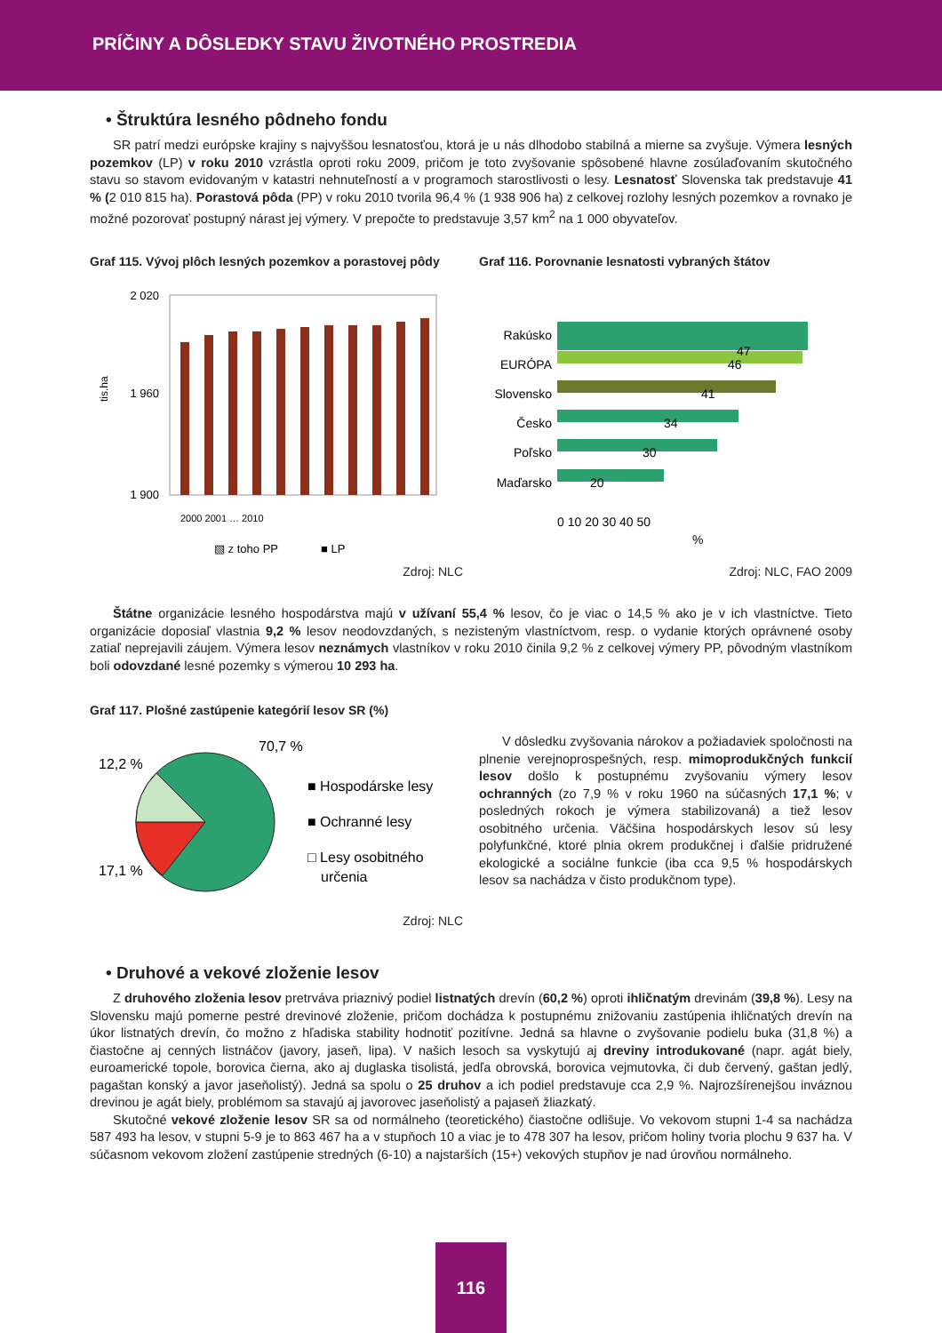PRÍČINY A DÔSLEDKY STAVU ŽIVOTNÉHO PROSTREDIA
• Štruktúra lesného pôdneho fondu
SR patrí medzi európske krajiny s najvyššou lesnatosťou, ktorá je u nás dlhodobo stabilná a mierne sa zvyšuje. Výmera lesných pozemkov (LP) v roku 2010 vzrástla oproti roku 2009, pričom je toto zvyšovanie spôsobené hlavne zosúlaďovaním skutočného stavu so stavom evidovaným v katastri nehnuteľností a v programoch starostlivosti o lesy. Lesnatosť Slovenska tak predstavuje 41 % (2 010 815 ha). Porastová pôda (PP) v roku 2010 tvorila 96,4 % (1 938 906 ha) z celkovej rozlohy lesných pozemkov a rovnako je možné pozorovať postupný nárast jej výmery. V prepočte to predstavuje 3,57 km<sup>2</sup> na 1 000 obyvateľov.
Graf 115. Vývoj plôch lesných pozemkov a porastovej pôdy
tis.ha
2 020
1 960
1 900
▧ z toho PP
■ LP
2000 2001 … 2010
Zdroj: NLC
Graf 116. Porovnanie lesnatosti vybraných štátov
Rakúsko
EURÓPA
Slovensko
Česko
Poľsko
Maďarsko
47
46
41
34
30
20
0 10 20 30 40 50
%
Zdroj: NLC, FAO 2009
Štátne organizácie lesného hospodárstva majú v užívaní 55,4 % lesov, čo je viac o 14,5 % ako je v ich vlastníctve. Tieto organizácie doposiaľ vlastnia 9,2 % lesov neodovzdaných, s nezisteným vlastníctvom, resp. o vydanie ktorých oprávnené osoby zatiaľ neprejavili záujem. Výmera lesov neznámych vlastníkov v roku 2010 činila 9,2 % z celkovej výmery PP, pôvodným vlastníkom boli odovzdané lesné pozemky s výmerou 10 293 ha.
Graf 117. Plošné zastúpenie kategórií lesov SR (%)
70,7 %
12,2 %
17,1 %
■ Hospodárske lesy
■ Ochranné lesy
□ Lesy osobitného
určenia
Zdroj: NLC
V dôsledku zvyšovania nárokov a požiadaviek spoločnosti na plnenie verejnoprospešných, resp. mimoprodukčných funkcií lesov došlo k postupnému zvyšovaniu výmery lesov ochranných (zo 7,9 % v roku 1960 na súčasných 17,1 %; v posledných rokoch je výmera stabilizovaná) a tiež lesov osobitného určenia. Väčšina hospodárskych lesov sú lesy polyfunkčné, ktoré plnia okrem produkčnej i ďalšie pridružené ekologické a sociálne funkcie (iba cca 9,5 % hospodárskych lesov sa nachádza v čisto produkčnom type).
• Druhové a vekové zloženie lesov
Z druhového zloženia lesov pretrváva priaznivý podiel listnatých drevín (60,2 %) oproti ihličnatým drevinám (39,8 %). Lesy na Slovensku majú pomerne pestré drevinové zloženie, pričom dochádza k postupnému znižovaniu zastúpenia ihličnatých drevín na úkor listnatých drevín, čo možno z hľadiska stability hodnotiť pozitívne. Jedná sa hlavne o zvyšovanie podielu buka (31,8 %) a čiastočne aj cenných listnáčov (javory, jaseň, lipa). V našich lesoch sa vyskytujú aj dreviny introdukované (napr. agát biely, euroamerické topole, borovica čierna, ako aj duglaska tisolistá, jedľa obrovská, borovica vejmutovka, či dub červený, gaštan jedlý, pagaštan konský a javor jaseňolistý). Jedná sa spolu o 25 druhov a ich podiel predstavuje cca 2,9 %. Najrozšírenejšou inváznou drevinou je agát biely, problémom sa stavajú aj javorovec jaseňolistý a pajaseň žliazkatý.
Skutočné vekové zloženie lesov SR sa od normálneho (teoretického) čiastočne odlišuje. Vo vekovom stupni 1-4 sa nachádza 587 493 ha lesov, v stupni 5-9 je to 863 467 ha a v stupňoch 10 a viac je to 478 307 ha lesov, pričom holiny tvoria plochu 9 637 ha. V súčasnom vekovom zložení zastúpenie stredných (6-10) a najstarších (15+) vekových stupňov je nad úrovňou normálneho.
116